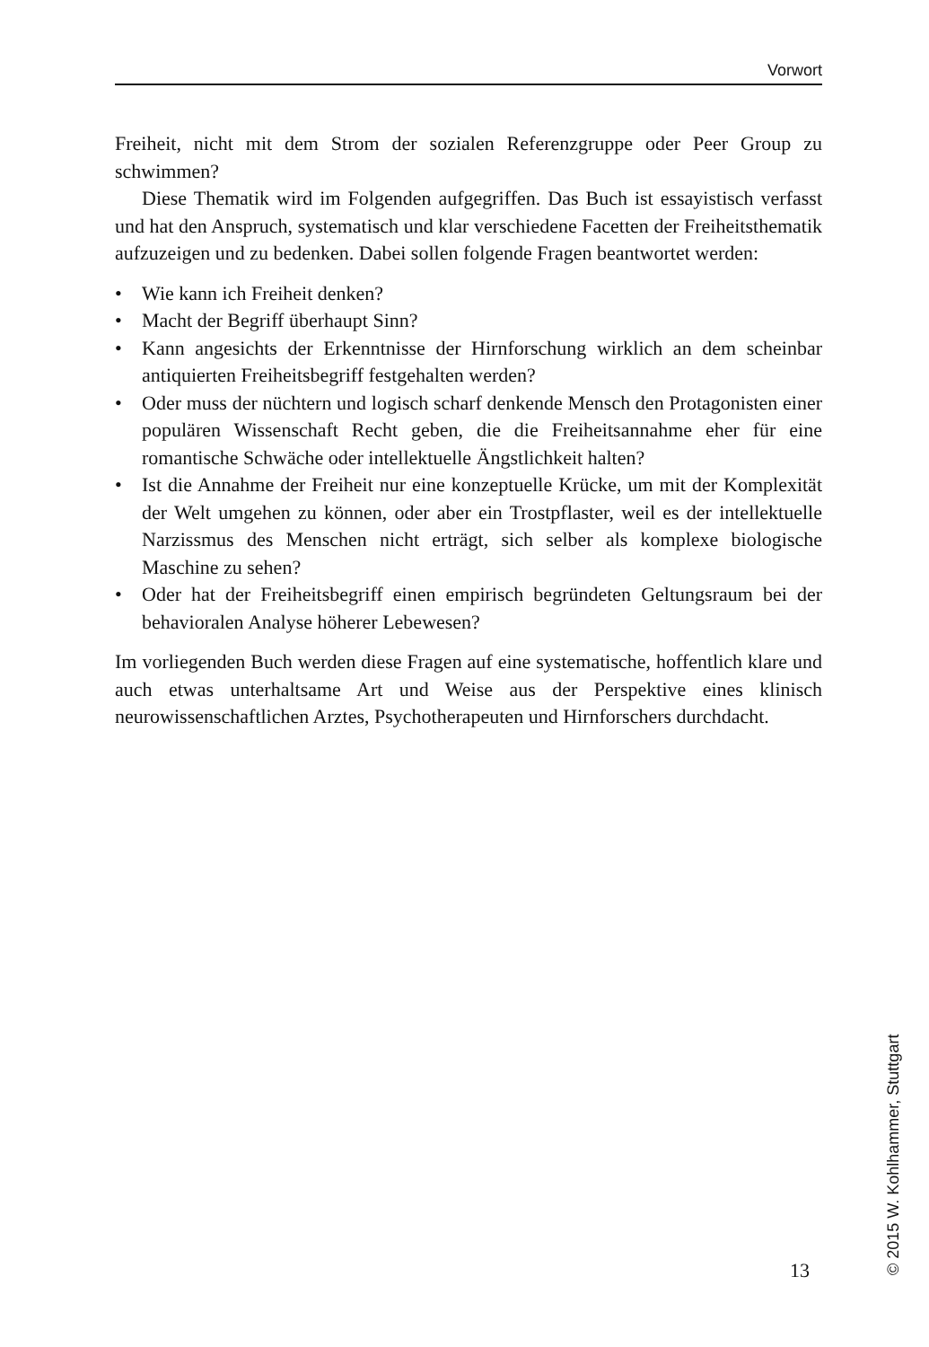Vorwort
Freiheit, nicht mit dem Strom der sozialen Referenzgruppe oder Peer Group zu schwimmen?
Diese Thematik wird im Folgenden aufgegriffen. Das Buch ist essayistisch verfasst und hat den Anspruch, systematisch und klar verschiedene Facetten der Freiheitsthematik aufzuzeigen und zu beden­ken. Dabei sollen folgende Fragen beantwortet werden:
• Wie kann ich Freiheit denken?
• Macht der Begriff überhaupt Sinn?
• Kann angesichts der Erkenntnisse der Hirnforschung wirklich an dem scheinbar antiquierten Freiheitsbegriff festgehalten werden?
• Oder muss der nüchtern und logisch scharf denkende Mensch den Protagonisten einer populären Wissenschaft Recht geben, die die Freiheitsannahme eher für eine romantische Schwäche oder intellek­tuelle Ängstlichkeit halten?
• Ist die Annahme der Freiheit nur eine konzeptuelle Krücke, um mit der Komplexität der Welt umgehen zu können, oder aber ein Trostpflaster, weil es der intellektuelle Narzissmus des Menschen nicht erträgt, sich selber als komplexe biologische Maschine zu sehen?
• Oder hat der Freiheitsbegriff einen empirisch begründeten Geltungs­raum bei der behavioralen Analyse höherer Lebewesen?
Im vorliegenden Buch werden diese Fragen auf eine systematische, hoffentlich klare und auch etwas unterhaltsame Art und Weise aus der Perspektive eines klinisch neurowissenschaftlichen Arztes, Psychothera­peuten und Hirnforschers durchdacht.
13
© 2015 W. Kohlhammer, Stuttgart